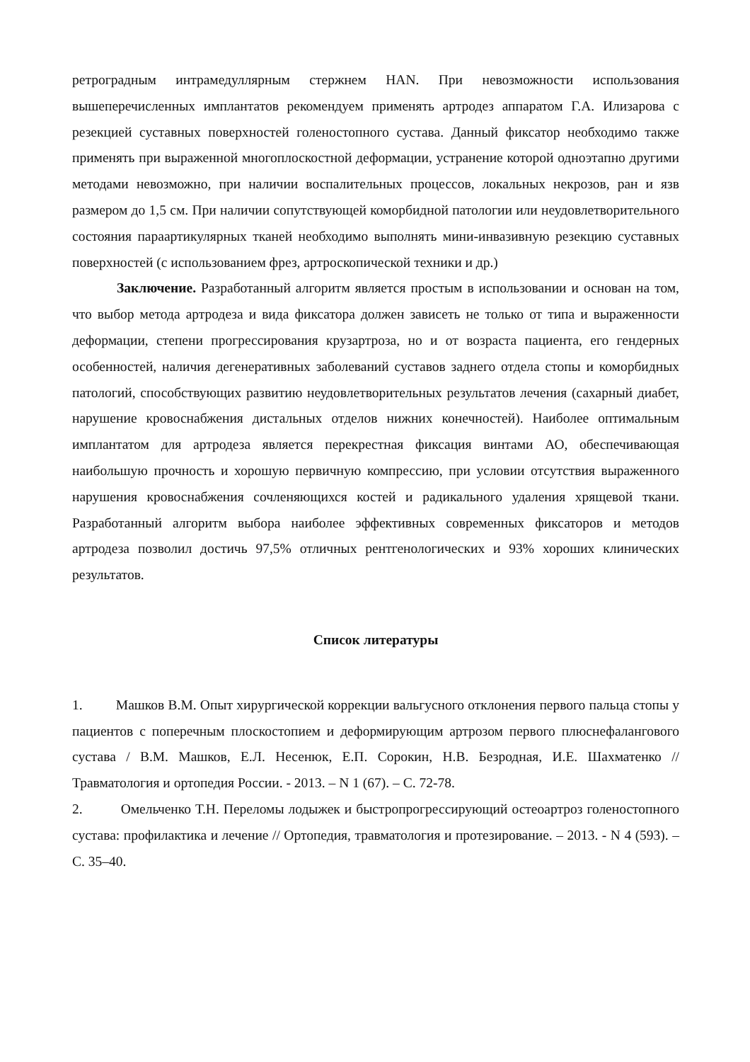ретроградным интрамедуллярным стержнем HAN. При невозможности использования вышеперечисленных имплантатов рекомендуем применять артродез аппаратом Г.А. Илизарова с резекцией суставных поверхностей голеностопного сустава. Данный фиксатор необходимо также применять при выраженной многоплоскостной деформации, устранение которой одноэтапно другими методами невозможно, при наличии воспалительных процессов, локальных некрозов, ран и язв размером до 1,5 см. При наличии сопутствующей коморбидной патологии или неудовлетворительного состояния параартикулярных тканей необходимо выполнять мини-инвазивную резекцию суставных поверхностей (с использованием фрез, артроскопической техники и др.)
Заключение. Разработанный алгоритм является простым в использовании и основан на том, что выбор метода артродеза и вида фиксатора должен зависеть не только от типа и выраженности деформации, степени прогрессирования крузартроза, но и от возраста пациента, его гендерных особенностей, наличия дегенеративных заболеваний суставов заднего отдела стопы и коморбидных патологий, способствующих развитию неудовлетворительных результатов лечения (сахарный диабет, нарушение кровоснабжения дистальных отделов нижних конечностей). Наиболее оптимальным имплантатом для артродеза является перекрестная фиксация винтами АО, обеспечивающая наибольшую прочность и хорошую первичную компрессию, при условии отсутствия выраженного нарушения кровоснабжения сочленяющихся костей и радикального удаления хрящевой ткани. Разработанный алгоритм выбора наиболее эффективных современных фиксаторов и методов артродеза позволил достичь 97,5% отличных рентгенологических и 93% хороших клинических результатов.
Список литературы
1. Машков В.М. Опыт хирургической коррекции вальгусного отклонения первого пальца стопы у пациентов с поперечным плоскостопием и деформирующим артрозом первого плюснефалангового сустава / В.М. Машков, Е.Л. Несенюк, Е.П. Сорокин, Н.В. Безродная, И.Е. Шахматенко // Травматология и ортопедия России. - 2013. – N 1 (67). – С. 72-78.
2. Омельченко Т.Н. Переломы лодыжек и быстропрогрессирующий остеоартроз голеностопного сустава: профилактика и лечение // Ортопедия, травматология и протезирование. – 2013. - N 4 (593). – С. 35–40.